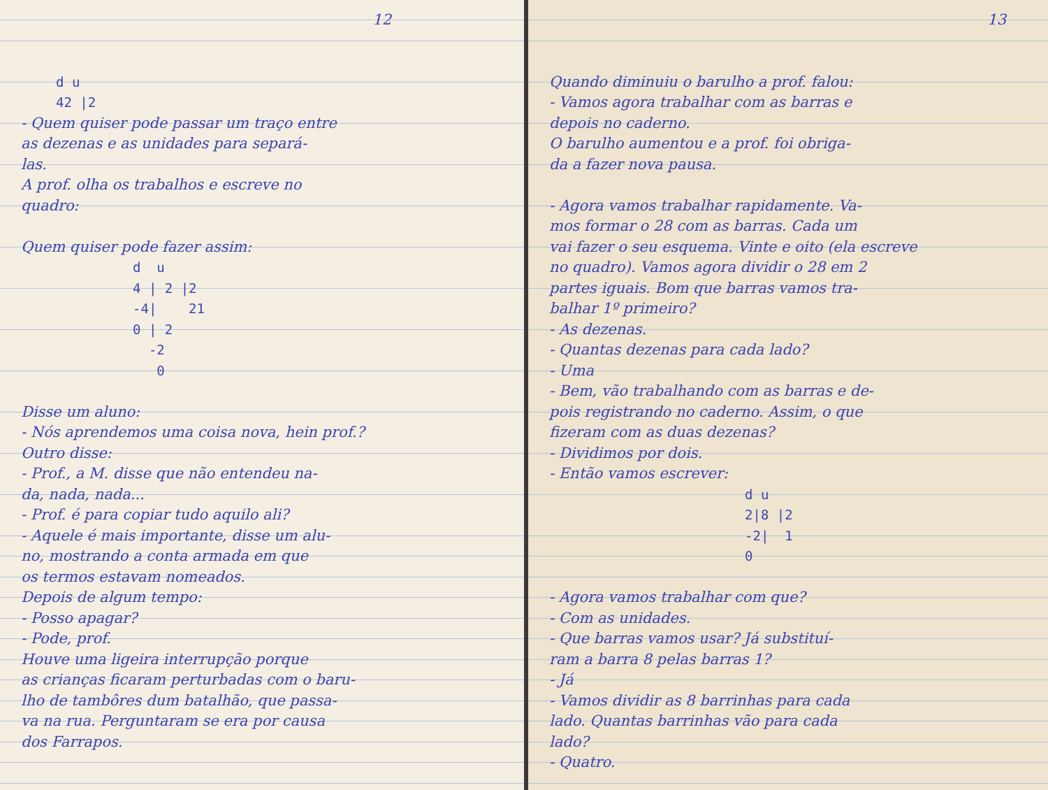12
d u
42 |2
- Quem quiser pode passar um traço entre
as dezenas e as unidades para separá-
las.
A prof. olha os trabalhos e escreve no
quadro:
Quem quiser pode fazer assim:
d  u
4 | 2 |2
-4|    21
0 | 2
  -2
   0
Disse um aluno:
- Nós aprendemos uma coisa nova, hein prof.?
Outro disse:
- Prof., a M. disse que não entendeu na-
da, nada, nada...
- Prof. é para copiar tudo aquilo ali?
- Aquele é mais importante, disse um alu-
no, mostrando a conta armada em que
os termos estavam nomeados.
Depois de algum tempo:
- Posso apagar?
- Pode, prof.
Houve uma ligeira interrupção porque
as crianças ficaram perturbadas com o baru-
lho de tambôres dum batalhão, que passa-
va na rua. Perguntaram se era por causa
dos Farrapos.
13
Quando diminuiu o barulho a prof. falou:
- Vamos agora trabalhar com as barras e
depois no caderno.
O barulho aumentou e a prof. foi obriga-
da a fazer nova pausa.
- Agora vamos trabalhar rapidamente. Va-
mos formar o 28 com as barras. Cada um
vai fazer o seu esquema. Vinte e oito (ela escreve
no quadro). Vamos agora dividir o 28 em 2
partes iguais. Bom que barras vamos tra-
balhar 1º primeiro?
- As dezenas.
- Quantas dezenas para cada lado?
- Uma
- Bem, vão trabalhando com as barras e de-
pois registrando no caderno. Assim, o que
fizeram com as duas dezenas?
- Dividimos por dois.
- Então vamos escrever:
d u
2|8 |2
-2|  1
0
- Agora vamos trabalhar com que?
- Com as unidades.
- Que barras vamos usar? Já substituí-
ram a barra 8 pelas barras 1?
- Já
- Vamos dividir as 8 barrinhas para cada
lado. Quantas barrinhas vão para cada
lado?
- Quatro.